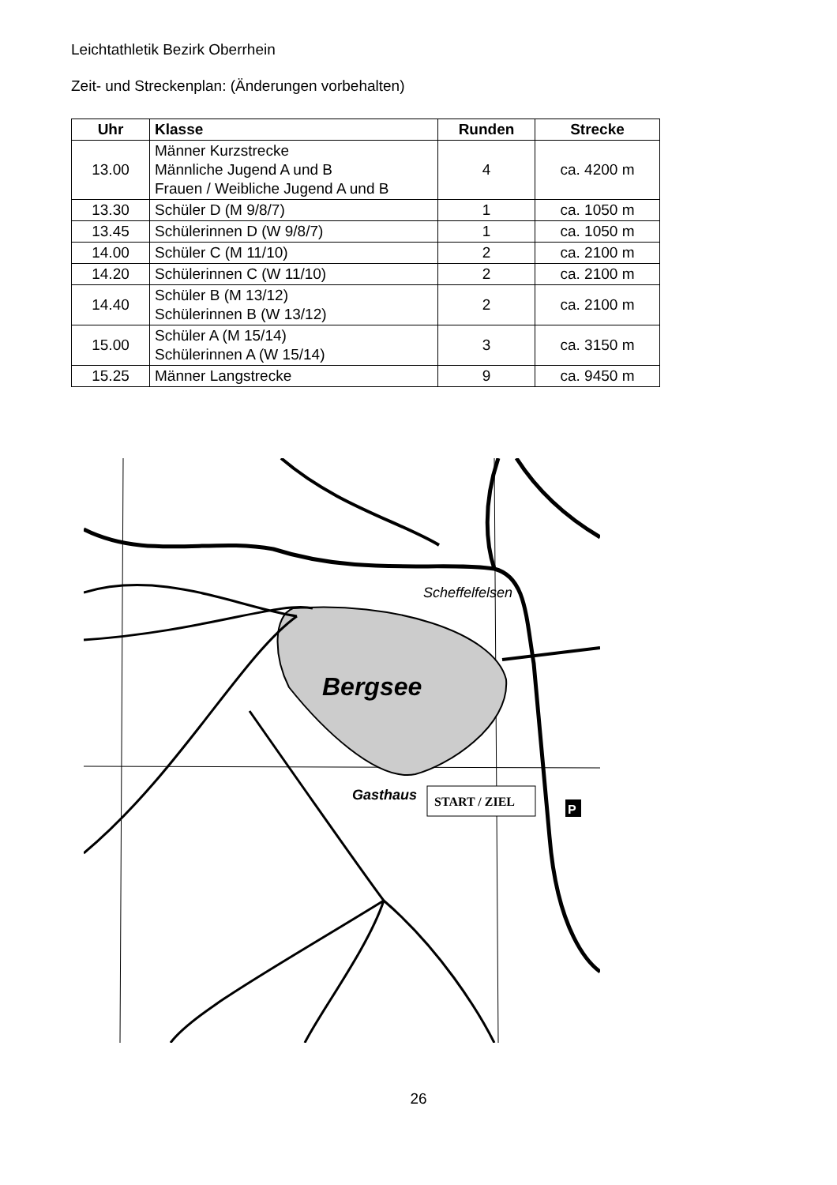Leichtathletik Bezirk Oberrhein
Zeit- und Streckenplan: (Änderungen vorbehalten)
| Uhr | Klasse | Runden | Strecke |
| --- | --- | --- | --- |
| 13.00 | Männer Kurzstrecke Männliche Jugend A und B Frauen / Weibliche Jugend A und B | 4 | ca. 4200 m |
| 13.30 | Schüler D (M 9/8/7) | 1 | ca. 1050 m |
| 13.45 | Schülerinnen D (W 9/8/7) | 1 | ca. 1050 m |
| 14.00 | Schüler C (M 11/10) | 2 | ca. 2100 m |
| 14.20 | Schülerinnen C (W 11/10) | 2 | ca. 2100 m |
| 14.40 | Schüler B (M 13/12) Schülerinnen B (W 13/12) | 2 | ca. 2100 m |
| 15.00 | Schüler A (M 15/14) Schülerinnen A (W 15/14) | 3 | ca. 3150 m |
| 15.25 | Männer Langstrecke | 9 | ca. 9450 m |
Bergsee
Scheffelfelsen
Gasthaus
START / ZIEL
P
26